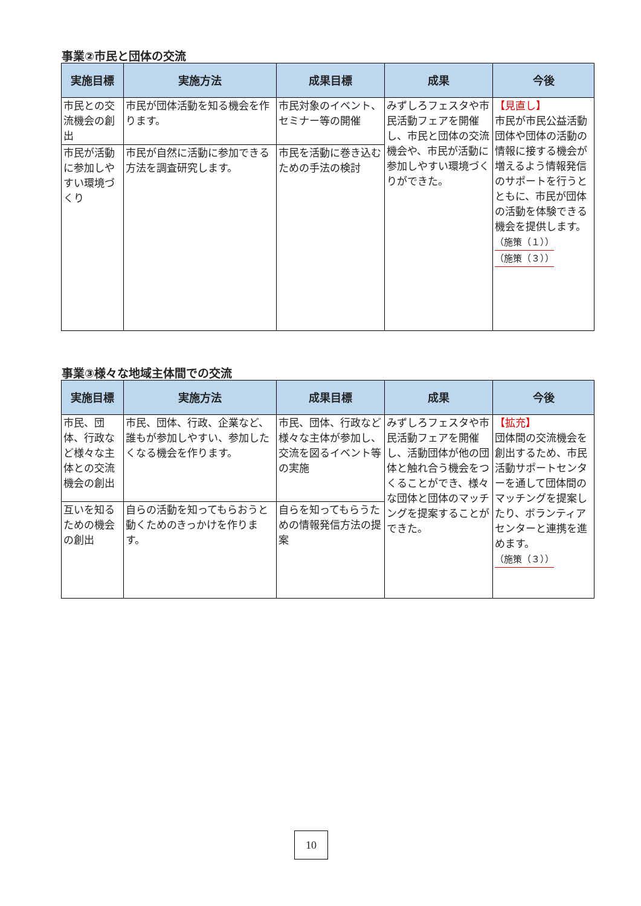事業②市民と団体の交流
| 実施目標 | 実施方法 | 成果目標 | 成果 | 今後 |
| --- | --- | --- | --- | --- |
| 市民との交流機会の創出 | 市民が団体活動を知る機会を作ります。 | 市民対象のイベント、セミナー等の開催 | みずしろフェスタや市民活動フェアを開催し、市民と団体の交流機会や、市民が活動に参加しやすい環境づくりができた。 | 【見直し】 市民が市民公益活動団体や団体の活動の情報に接する機会が増えるよう情報発信のサポートを行うとともに、市民が団体の活動を体験できる機会を提供します。 （施策（１）） （施策（３）） |
| 市民が活動に参加しやすい環境づくり | 市民が自然に活動に参加できる方法を調査研究します。 | 市民を活動に巻き込むための手法の検討 | | |
事業③様々な地域主体間での交流
| 実施目標 | 実施方法 | 成果目標 | 成果 | 今後 |
| --- | --- | --- | --- | --- |
| 市民、団体、行政など様々な主体との交流機会の創出 | 市民、団体、行政、企業など、誰もが参加しやすい、参加したくなる機会を作ります。 | 市民、団体、行政など様々な主体が参加し、交流を図るイベント等の実施 | みずしろフェスタや市民活動フェアを開催し、活動団体が他の団体と触れ合う機会をつくることができ、様々な団体と団体のマッチングを提案することができた。 | 【拡充】 団体間の交流機会を創出するため、市民活動サポートセンターを通して団体間のマッチングを提案したり、ボランティアセンターと連携を進めます。 （施策（３）） |
| 互いを知るための機会の創出 | 自らの活動を知ってもらおうと動くためのきっかけを作ります。 | 自らを知ってもらうための情報発信方法の提案 | | |
10